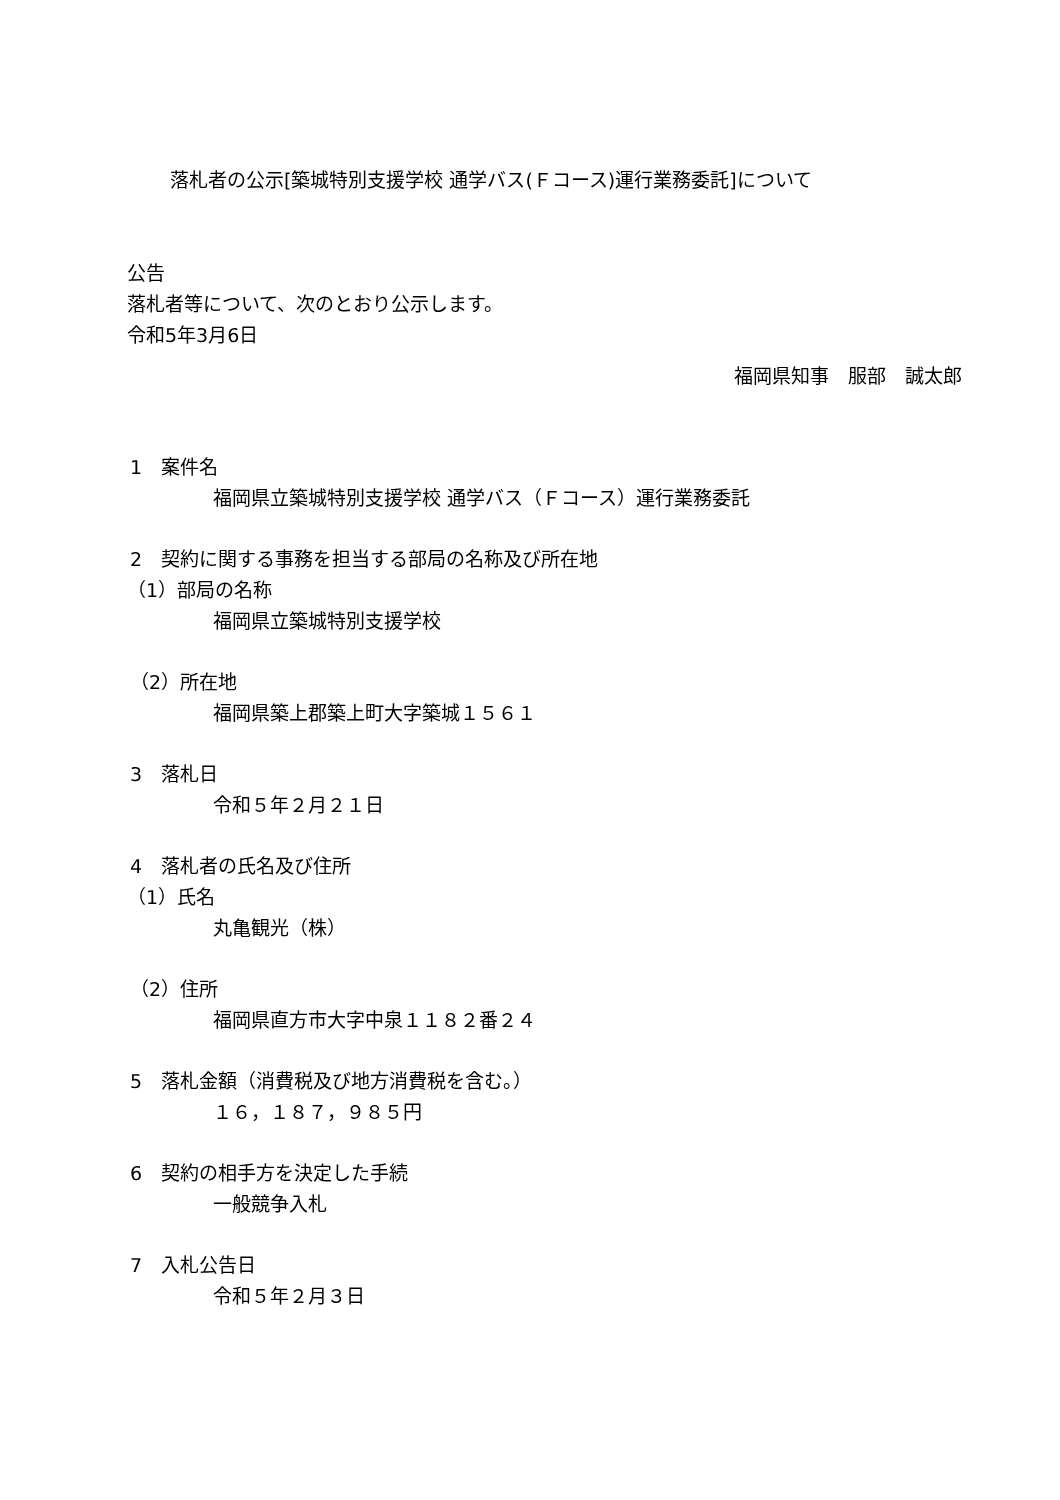落札者の公示[築城特別支援学校 通学バス(Ｆコース)運行業務委託]について
公告
落札者等について、次のとおり公示します。
令和5年3月6日
福岡県知事　服部　誠太郎
1　案件名
福岡県立築城特別支援学校 通学バス（Ｆコース）運行業務委託
2　契約に関する事務を担当する部局の名称及び所在地
（1）部局の名称
福岡県立築城特別支援学校
（2）所在地
福岡県築上郡築上町大字築城１５６１
3　落札日
令和５年２月２１日
4　落札者の氏名及び住所
（1）氏名
丸亀観光（株）
（2）住所
福岡県直方市大字中泉１１８２番２４
5　落札金額（消費税及び地方消費税を含む。）
１６，１８７，９８５円
6　契約の相手方を決定した手続
一般競争入札
7　入札公告日
令和５年２月３日